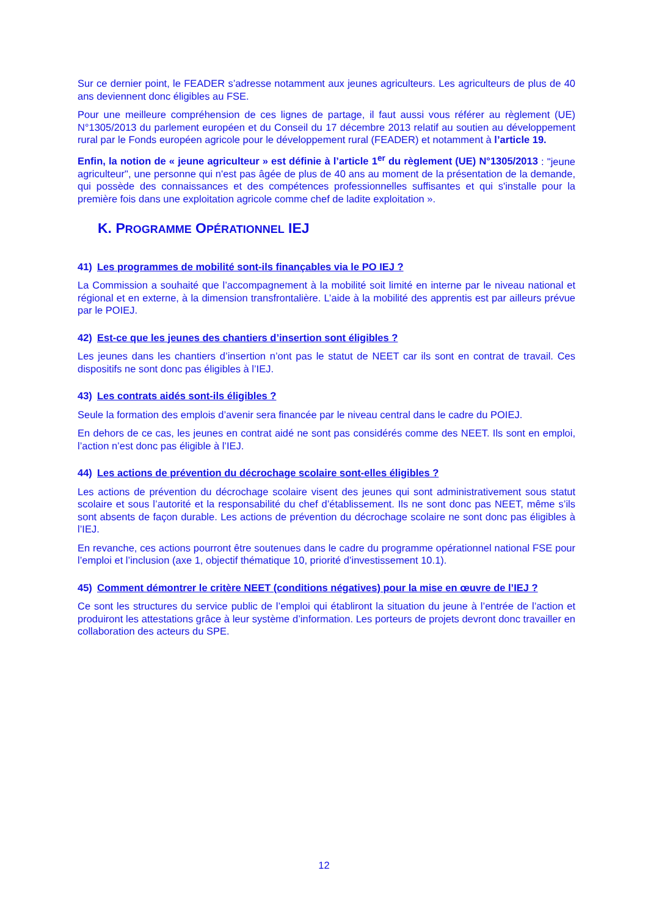Sur ce dernier point, le FEADER s’adresse notamment aux jeunes agriculteurs. Les agriculteurs de plus de 40 ans deviennent donc éligibles au FSE.
Pour une meilleure compréhension de ces lignes de partage, il faut aussi vous référer au règlement (UE) N°1305/2013 du parlement européen et du Conseil du 17 décembre 2013 relatif au soutien au développement rural par le Fonds européen agricole pour le développement rural (FEADER) et notamment à l’article 19.
Enfin, la notion de « jeune agriculteur » est définie à l’article 1<sup>er</sup> du règlement (UE) N°1305/2013 : "jeune agriculteur", une personne qui n'est pas âgée de plus de 40 ans au moment de la présentation de la demande, qui possède des connaissances et des compétences professionnelles suffisantes et qui s'installe pour la première fois dans une exploitation agricole comme chef de ladite exploitation ».
K. PROGRAMME OPÉRATIONNEL IEJ
41) Les programmes de mobilité sont-ils finançables via le PO IEJ ?
La Commission a souhaité que l’accompagnement à la mobilité soit limité en interne par le niveau national et régional et en externe, à la dimension transfrontalière. L’aide à la mobilité des apprentis est par ailleurs prévue par le POIEJ.
42) Est-ce que les jeunes des chantiers d’insertion sont éligibles ?
Les jeunes dans les chantiers d’insertion n’ont pas le statut de NEET car ils sont en contrat de travail. Ces dispositifs ne sont donc pas éligibles à l’IEJ.
43) Les contrats aidés sont-ils éligibles ?
Seule la formation des emplois d’avenir sera financée par le niveau central dans le cadre du POIEJ.
En dehors de ce cas, les jeunes en contrat aidé ne sont pas considérés comme des NEET. Ils sont en emploi, l’action n’est donc pas éligible à l’IEJ.
44) Les actions de prévention du décrochage scolaire sont-elles éligibles ?
Les actions de prévention du décrochage scolaire visent des jeunes qui sont administrativement sous statut scolaire et sous l’autorité et la responsabilité du chef d’établissement. Ils ne sont donc pas NEET, même s’ils sont absents de façon durable. Les actions de prévention du décrochage scolaire ne sont donc pas éligibles à l’IEJ.
En revanche, ces actions pourront être soutenues dans le cadre du programme opérationnel national FSE pour l’emploi et l’inclusion (axe 1, objectif thématique 10, priorité d’investissement 10.1).
45) Comment démontrer le critère NEET (conditions négatives) pour la mise en œuvre de l’IEJ ?
Ce sont les structures du service public de l’emploi qui établiront la situation du jeune à l’entrée de l’action et produiront les attestations grâce à leur système d’information. Les porteurs de projets devront donc travailler en collaboration des acteurs du SPE.
12